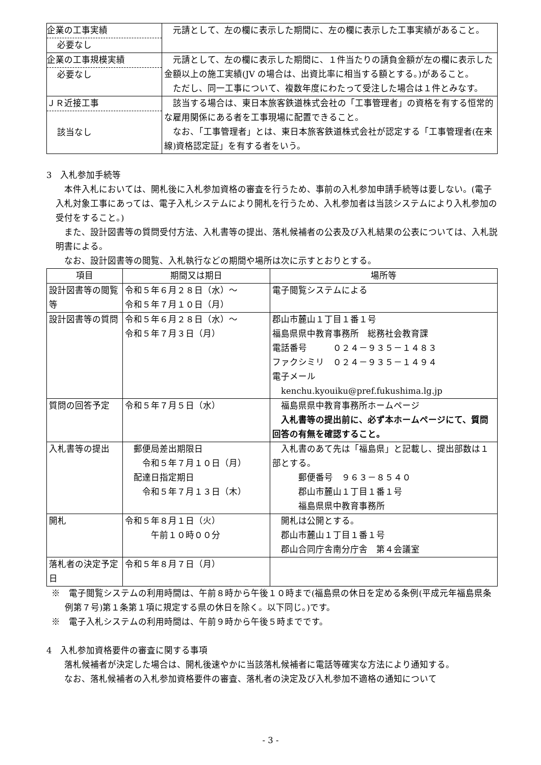| 企業の工事実績 必要なし | 元請として、左の欄に表示した期間に、左の欄に表示した工事実績があること。 |
| 企業の工事規模実績 必要なし | 元請として、左の欄に表示した期間に、１件当たりの請負金額が左の欄に表示した金額以上の施工実績(JV の場合は、出資比率に相当する額とする。)があること。 ただし、同一工事について、複数年度にわたって受注した場合は１件とみなす。 |
| ＪＲ近接工事 該当なし | 該当する場合は、東日本旅客鉄道株式会社の「工事管理者」の資格を有する恒常的な雇用関係にある者を工事現場に配置できること。 なお、「工事管理者」とは、東日本旅客鉄道株式会社が認定する「工事管理者(在来線)資格認定証」を有する者をいう。 |
3　入札参加手続等
本件入札においては、開札後に入札参加資格の審査を行うため、事前の入札参加申請手続等は要しない。(電子入札対象工事にあっては、電子入札システムにより開札を行うため、入札参加者は当該システムにより入札参加の受付をすること。)
また、設計図書等の質問受付方法、入札書等の提出、落札候補者の公表及び入札結果の公表については、入札説明書による。
なお、設計図書等の閲覧、入札執行などの期間や場所は次に示すとおりとする。
| 項目 | 期間又は期日 | 場所等 |
| --- | --- | --- |
| 設計図書等の閲覧等 | 令和５年６月２８日（水）～ 令和５年７月１０日（月） | 電子閲覧システムによる |
| 設計図書等の質問 | 令和５年６月２８日（水）～ 令和５年７月３日（月） | 郡山市麓山１丁目１番１号 福島県県中教育事務所 総務社会教育課 電話番号 ０２４－９３５－１４８３ ファクシミリ ０２４－９３５－１４９４ 電子メール kenchu.kyouiku@pref.fukushima.lg.jp |
| 質問の回答予定 | 令和５年７月５日（水） | 福島県県中教育事務所ホームページ 入札書等の提出前に、必ず本ホームページにて、質問回答の有無を確認すること。 |
| 入札書等の提出 | 郵便局差出期限日 令和５年７月１０日（月） 配達日指定期日 令和５年７月１３日（木） | 入札書のあて先は「福島県」と記載し、提出部数は１部とする。 郵便番号 ９６３－８５４０ 郡山市麓山１丁目１番１号 福島県県中教育事務所 |
| 開札 | 令和５年８月１日（火） 午前１０時００分 | 開札は公開とする。 郡山市麓山１丁目１番１号 郡山合同庁舎南分庁舎 第４会議室 |
| 落札者の決定予定日 | 令和５年８月７日（月） | |
※　電子閲覧システムの利用時間は、午前８時から午後１０時まで(福島県の休日を定める条例(平成元年福島県条例第７号)第１条第１項に規定する県の休日を除く。以下同じ。)です。
※　電子入札システムの利用時間は、午前９時から午後５時までです。
4　入札参加資格要件の審査に関する事項
落札候補者が決定した場合は、開札後速やかに当該落札候補者に電話等確実な方法により通知する。
なお、落札候補者の入札参加資格要件の審査、落札者の決定及び入札参加不適格の通知について
- 3 -